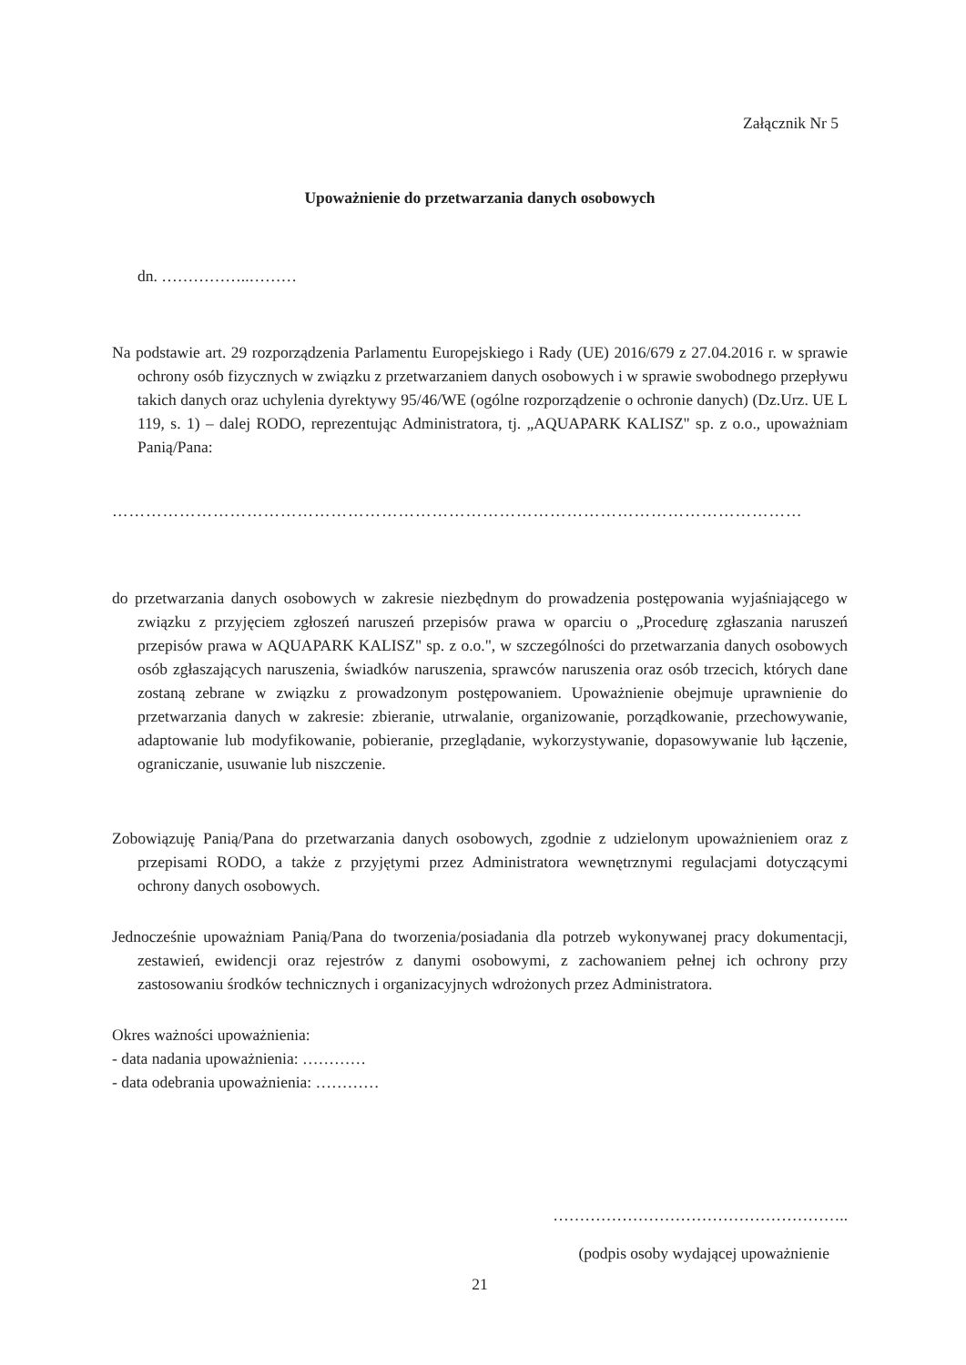Załącznik Nr 5
Upoważnienie do przetwarzania danych osobowych
dn. ……………..………
Na podstawie art. 29 rozporządzenia Parlamentu Europejskiego i Rady (UE) 2016/679 z 27.04.2016 r. w sprawie ochrony osób fizycznych w związku z przetwarzaniem danych osobowych i w sprawie swobodnego przepływu takich danych oraz uchylenia dyrektywy 95/46/WE (ogólne rozporządzenie o ochronie danych) (Dz.Urz. UE L 119, s. 1) – dalej RODO, reprezentując Administratora, tj. „AQUAPARK KALISZ" sp. z o.o., upoważniam Panią/Pana:
……………………………………………………………………………………………………………
do przetwarzania danych osobowych w zakresie niezbędnym do prowadzenia postępowania wyjaśniającego w związku z przyjęciem zgłoszeń naruszeń przepisów prawa w oparciu o „Procedurę zgłaszania naruszeń przepisów prawa w AQUAPARK KALISZ" sp. z o.o.", w szczególności do przetwarzania danych osobowych osób zgłaszających naruszenia, świadków naruszenia, sprawców naruszenia oraz osób trzecich, których dane zostaną zebrane w związku z prowadzonym postępowaniem. Upoważnienie obejmuje uprawnienie do przetwarzania danych w zakresie: zbieranie, utrwalanie, organizowanie, porządkowanie, przechowywanie, adaptowanie lub modyfikowanie, pobieranie, przeglądanie, wykorzystywanie, dopasowywanie lub łączenie, ograniczanie, usuwanie lub niszczenie.
Zobowiązuję Panią/Pana do przetwarzania danych osobowych, zgodnie z udzielonym upoważnieniem oraz z przepisami RODO, a także z przyjętymi przez Administratora wewnętrznymi regulacjami dotyczącymi ochrony danych osobowych.
Jednocześnie upoważniam Panią/Pana do tworzenia/posiadania dla potrzeb wykonywanej pracy dokumentacji, zestawień, ewidencji oraz rejestrów z danymi osobowymi, z zachowaniem pełnej ich ochrony przy zastosowaniu środków technicznych i organizacyjnych wdrożonych przez Administratora.
Okres ważności upoważnienia:
- data nadania upoważnienia: …………
- data odebrania upoważnienia: …………
………………………………………………..
(podpis osoby wydającej upoważnienie
21